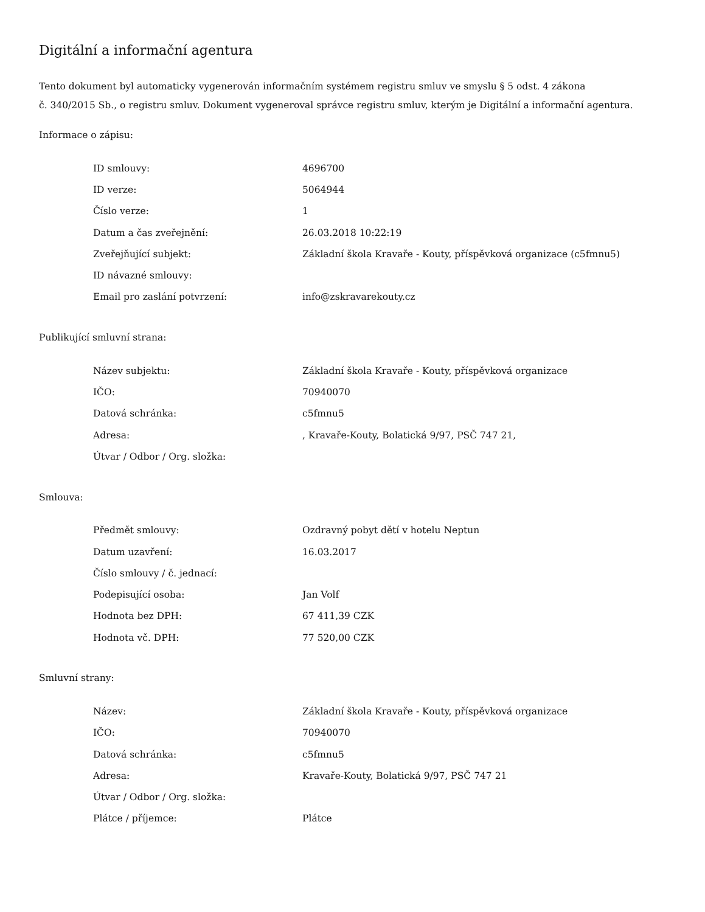Digitální a informační agentura
Tento dokument byl automaticky vygenerován informačním systémem registru smluv ve smyslu § 5 odst. 4 zákona
č. 340/2015 Sb., o registru smluv. Dokument vygeneroval správce registru smluv, kterým je Digitální a informační agentura.
Informace o zápisu:
| ID smlouvy: | 4696700 |
| ID verze: | 5064944 |
| Číslo verze: | 1 |
| Datum a čas zveřejnění: | 26.03.2018 10:22:19 |
| Zveřejňující subjekt: | Základní škola Kravaře - Kouty, příspěvková organizace (c5fmnu5) |
| ID návazné smlouvy: | |
| Email pro zaslání potvrzení: | info@zskravarekouty.cz |
Publikující smluvní strana:
| Název subjektu: | Základní škola Kravaře - Kouty, příspěvková organizace |
| IČO: | 70940070 |
| Datová schránka: | c5fmnu5 |
| Adresa: | , Kravaře-Kouty, Bolatická 9/97, PSČ 747 21, |
| Útvar / Odbor / Org. složka: | |
Smlouva:
| Předmět smlouvy: | Ozdravný pobyt dětí v hotelu Neptun |
| Datum uzavření: | 16.03.2017 |
| Číslo smlouvy / č. jednací: | |
| Podepisující osoba: | Jan Volf |
| Hodnota bez DPH: | 67 411,39 CZK |
| Hodnota vč. DPH: | 77 520,00 CZK |
Smluvní strany:
| Název: | Základní škola Kravaře - Kouty, příspěvková organizace |
| IČO: | 70940070 |
| Datová schránka: | c5fmnu5 |
| Adresa: | Kravaře-Kouty, Bolatická 9/97, PSČ 747 21 |
| Útvar / Odbor / Org. složka: | |
| Plátce / příjemce: | Plátce |